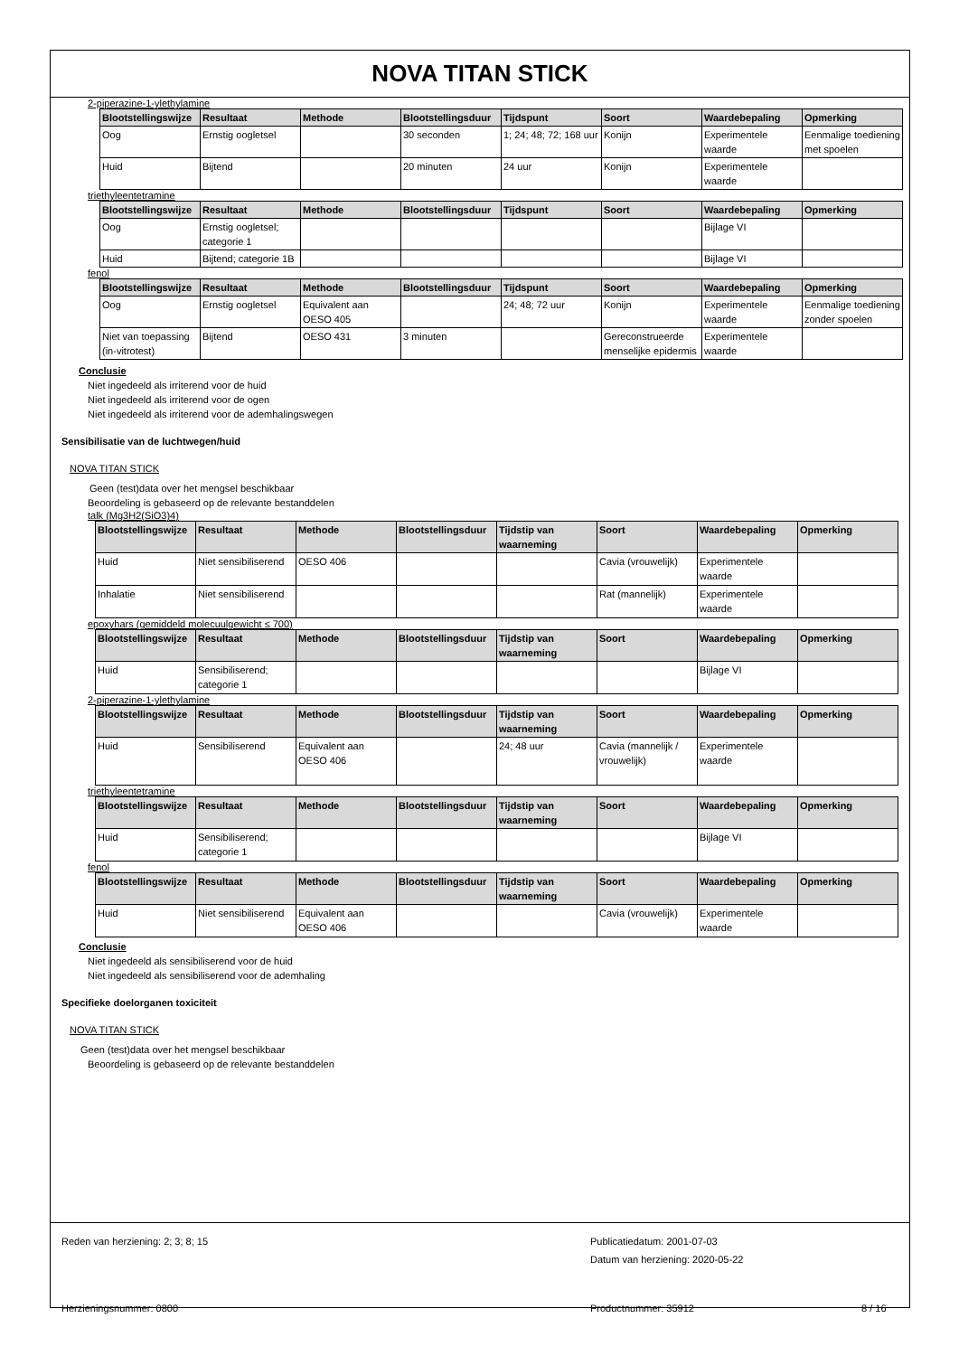NOVA TITAN STICK
2-piperazine-1-ylethylamine
| Blootstellingswijze | Resultaat | Methode | Blootstellingsduur | Tijdspunt | Soort | Waardebepaling | Opmerking |
| --- | --- | --- | --- | --- | --- | --- | --- |
| Oog | Ernstig oogletsel | | 30 seconden | 1; 24; 48; 72; 168 uur | Konijn | Experimentele waarde | Eenmalige toediening met spoelen |
| Huid | Bijtend | | 20 minuten | 24 uur | Konijn | Experimentele waarde | |
triethyleentetramine
| Blootstellingswijze | Resultaat | Methode | Blootstellingsduur | Tijdspunt | Soort | Waardebepaling | Opmerking |
| --- | --- | --- | --- | --- | --- | --- | --- |
| Oog | Ernstig oogletsel; categorie 1 | | | | | Bijlage VI | |
| Huid | Bijtend; categorie 1B | | | | | Bijlage VI | |
fenol
| Blootstellingswijze | Resultaat | Methode | Blootstellingsduur | Tijdspunt | Soort | Waardebepaling | Opmerking |
| --- | --- | --- | --- | --- | --- | --- | --- |
| Oog | Ernstig oogletsel | Equivalent aan OESO 405 | | 24; 48; 72 uur | Konijn | Experimentele waarde | Eenmalige toediening zonder spoelen |
| Niet van toepassing (in-vitrotest) | Bijtend | OESO 431 | 3 minuten | | Gereconstrueerde menselijke epidermis | Experimentele waarde | |
Conclusie
Niet ingedeeld als irriterend voor de huid
Niet ingedeeld als irriterend voor de ogen
Niet ingedeeld als irriterend voor de ademhalingswegen
Sensibilisatie van de luchtwegen/huid
NOVA TITAN STICK
Geen (test)data over het mengsel beschikbaar
Beoordeling is gebaseerd op de relevante bestanddelen
talk (Mg3H2(SiO3)4)
| Blootstellingswijze | Resultaat | Methode | Blootstellingsduur | Tijdstip van waarneming | Soort | Waardebepaling | Opmerking |
| --- | --- | --- | --- | --- | --- | --- | --- |
| Huid | Niet sensibiliserend | OESO 406 | | | Cavia (vrouwelijk) | Experimentele waarde | |
| Inhalatie | Niet sensibiliserend | | | | Rat (mannelijk) | Experimentele waarde | |
epoxyhars (gemiddeld molecuulgewicht ≤ 700)
| Blootstellingswijze | Resultaat | Methode | Blootstellingsduur | Tijdstip van waarneming | Soort | Waardebepaling | Opmerking |
| --- | --- | --- | --- | --- | --- | --- | --- |
| Huid | Sensibiliserend; categorie 1 | | | | | Bijlage VI | |
2-piperazine-1-ylethylamine
| Blootstellingswijze | Resultaat | Methode | Blootstellingsduur | Tijdstip van waarneming | Soort | Waardebepaling | Opmerking |
| --- | --- | --- | --- | --- | --- | --- | --- |
| Huid | Sensibiliserend | Equivalent aan OESO 406 | | 24; 48 uur | Cavia (mannelijk / vrouwelijk) | Experimentele waarde | |
triethyleentetramine
| Blootstellingswijze | Resultaat | Methode | Blootstellingsduur | Tijdstip van waarneming | Soort | Waardebepaling | Opmerking |
| --- | --- | --- | --- | --- | --- | --- | --- |
| Huid | Sensibiliserend; categorie 1 | | | | | Bijlage VI | |
fenol
| Blootstellingswijze | Resultaat | Methode | Blootstellingsduur | Tijdstip van waarneming | Soort | Waardebepaling | Opmerking |
| --- | --- | --- | --- | --- | --- | --- | --- |
| Huid | Niet sensibiliserend | Equivalent aan OESO 406 | | | Cavia (vrouwelijk) | Experimentele waarde | |
Conclusie
Niet ingedeeld als sensibiliserend voor de huid
Niet ingedeeld als sensibiliserend voor de ademhaling
Specifieke doelorganen toxiciteit
NOVA TITAN STICK
Geen (test)data over het mengsel beschikbaar
Beoordeling is gebaseerd op de relevante bestanddelen
Reden van herziening: 2; 3; 8; 15 Publicatiedatum: 2001-07-03
Datum van herziening: 2020-05-22
Herzieningsnummer: 0800 Productnummer: 35912 8 / 16